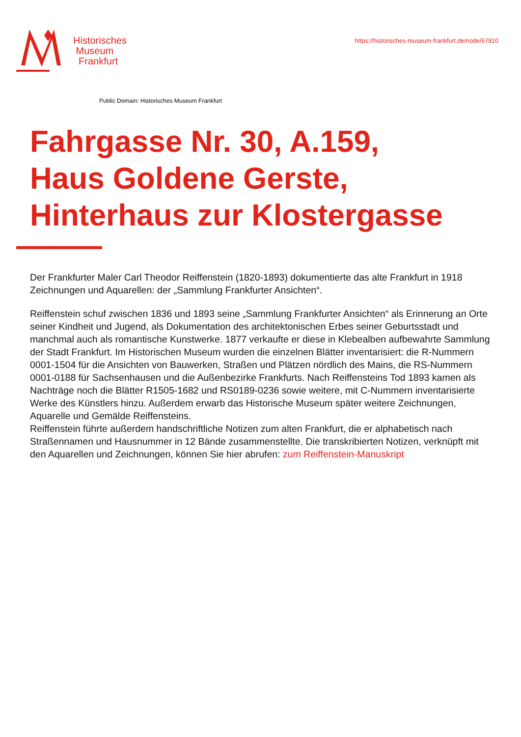Historisches
Museum
Frankfurt
https://historisches-museum-frankfurt.de/node/67810
Public Domain: Historisches Museum Frankfurt
Fahrgasse Nr. 30, A.159,
Haus Goldene Gerste,
Hinterhaus zur Klostergasse
Der Frankfurter Maler Carl Theodor Reiffenstein (1820-1893) dokumentierte das alte Frankfurt in 1918 Zeichnungen und Aquarellen: der „Sammlung Frankfurter Ansichten“.
Reiffenstein schuf zwischen 1836 und 1893 seine „Sammlung Frankfurter Ansichten“ als Erinnerung an Orte seiner Kindheit und Jugend, als Dokumentation des architektonischen Erbes seiner Geburtsstadt und manchmal auch als romantische Kunstwerke. 1877 verkaufte er diese in Klebealben aufbewahrte Sammlung der Stadt Frankfurt. Im Historischen Museum wurden die einzelnen Blätter inventarisiert: die R-Nummern 0001-1504 für die Ansichten von Bauwerken, Straßen und Plätzen nördlich des Mains, die RS-Nummern 0001-0188 für Sachsenhausen und die Außenbezirke Frankfurts. Nach Reiffensteins Tod 1893 kamen als Nachträge noch die Blätter R1505-1682 und RS0189-0236 sowie weitere, mit C-Nummern inventarisierte Werke des Künstlers hinzu. Außerdem erwarb das Historische Museum später weitere Zeichnungen, Aquarelle und Gemälde Reiffensteins.
Reiffenstein führte außerdem handschriftliche Notizen zum alten Frankfurt, die er alphabetisch nach Straßennamen und Hausnummer in 12 Bände zusammenstellte. Die transkribierten Notizen, verknüpft mit den Aquarellen und Zeichnungen, können Sie hier abrufen: zum Reiffenstein-Manuskript